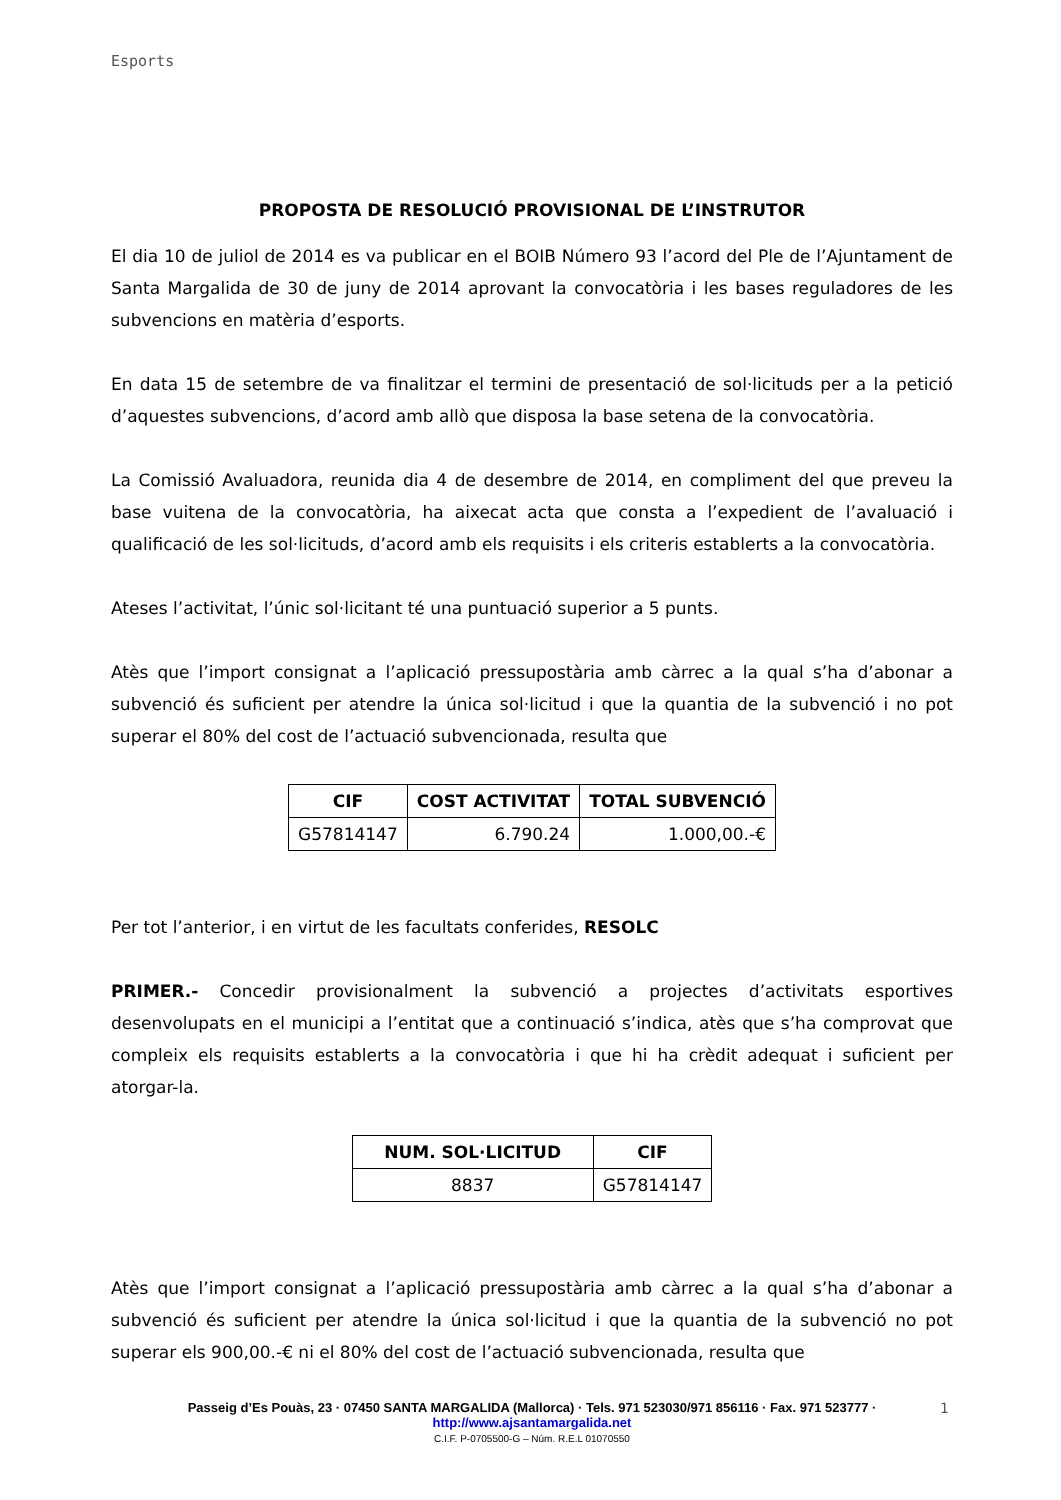Esports
PROPOSTA DE RESOLUCIÓ PROVISIONAL DE L’INSTRUTOR
El dia 10 de juliol de 2014 es va publicar en el BOIB Número 93 l’acord del Ple de l’Ajuntament de Santa Margalida de 30 de juny de 2014 aprovant la convocatòria i les bases reguladores de les subvencions en matèria d’esports.
En data 15 de setembre de va finalitzar el termini de presentació de sol·licituds per a la petició d’aquestes subvencions, d’acord amb allò que disposa la base setena de la convocatòria.
La Comissió Avaluadora, reunida dia 4 de desembre de 2014, en compliment del que preveu la base vuitena de la convocatòria, ha aixecat acta que consta a l’expedient de l’avaluació i qualificació de les sol·licituds, d’acord amb els requisits i els criteris establerts a la convocatòria.
Ateses l’activitat, l’únic sol·licitant té una puntuació superior a 5 punts.
Atès que l’import consignat a l’aplicació pressupostària amb càrrec a la qual s’ha d’abonar a subvenció és suficient per atendre la única sol·licitud i que la quantia de la subvenció i no pot superar el 80% del cost de l’actuació subvencionada, resulta que
| CIF | COST ACTIVITAT | TOTAL SUBVENCIÓ |
| --- | --- | --- |
| G57814147 | 6.790.24 | 1.000,00.-€ |
Per tot l’anterior, i en virtut de les facultats conferides, RESOLC
PRIMER.- Concedir provisionalment la subvenció a projectes d’activitats esportives desenvolupats en el municipi a l’entitat que a continuació s’indica, atès que s’ha comprovat que compleix els requisits establerts a la convocatòria i que hi ha crèdit adequat i suficient per atorgar-la.
| NUM. SOL·LICITUD | CIF |
| --- | --- |
| 8837 | G57814147 |
Atès que l’import consignat a l’aplicació pressupostària amb càrrec a la qual s’ha d’abonar a subvenció és suficient per atendre la única sol·licitud i que la quantia de la subvenció no pot superar els 900,00.-€ ni el 80% del cost de l’actuació subvencionada, resulta que
Passeig d’Es Pouàs, 23 · 07450 SANTA MARGALIDA (Mallorca) · Tels. 971 523030/971 856116 · Fax. 971 523777 ·
http://www.ajsantamargalida.net
C.I.F. P-0705500-G – Núm. R.E.L 01070550
1